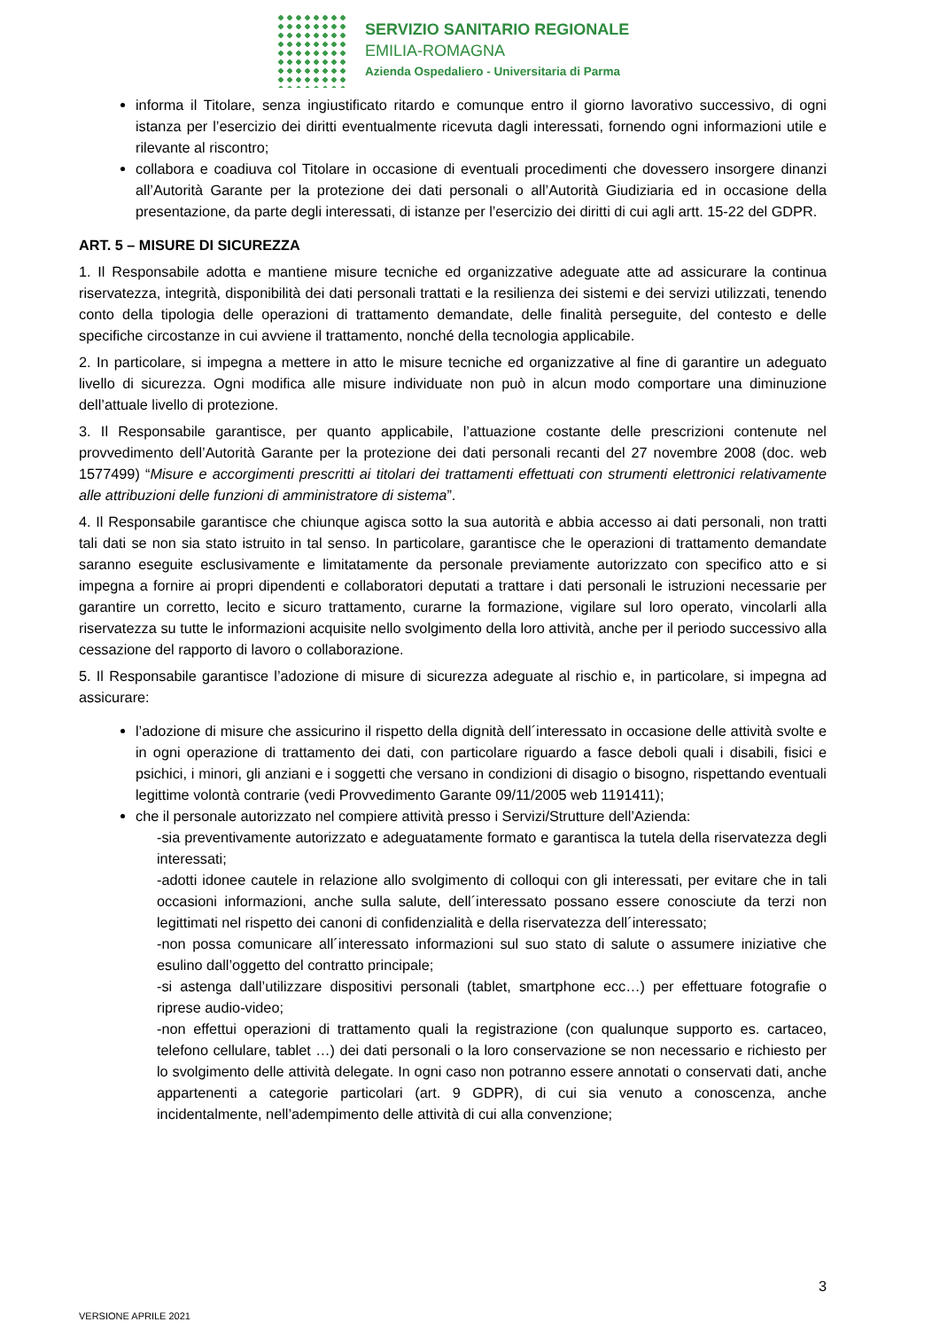SERVIZIO SANITARIO REGIONALE
EMILIA-ROMAGNA
Azienda Ospedaliero - Universitaria di Parma
informa il Titolare, senza ingiustificato ritardo e comunque entro il giorno lavorativo successivo, di ogni istanza per l’esercizio dei diritti eventualmente ricevuta dagli interessati, fornendo ogni informazioni utile e rilevante al riscontro;
collabora e coadiuva col Titolare in occasione di eventuali procedimenti che dovessero insorgere dinanzi all’Autorità Garante per la protezione dei dati personali o all’Autorità Giudiziaria ed in occasione della presentazione, da parte degli interessati, di istanze per l’esercizio dei diritti di cui agli artt. 15-22 del GDPR.
ART. 5 – MISURE DI SICUREZZA
1. Il Responsabile adotta e mantiene misure tecniche ed organizzative adeguate atte ad assicurare la continua riservatezza, integrità, disponibilità dei dati personali trattati e la resilienza dei sistemi e dei servizi utilizzati, tenendo conto della tipologia delle operazioni di trattamento demandate, delle finalità perseguite, del contesto e delle specifiche circostanze in cui avviene il trattamento, nonché della tecnologia applicabile.
2. In particolare, si impegna a mettere in atto le misure tecniche ed organizzative al fine di garantire un adeguato livello di sicurezza. Ogni modifica alle misure individuate non può in alcun modo comportare una diminuzione dell’attuale livello di protezione.
3. Il Responsabile garantisce, per quanto applicabile, l’attuazione costante delle prescrizioni contenute nel provvedimento dell’Autorità Garante per la protezione dei dati personali recanti del 27 novembre 2008 (doc. web 1577499) “Misure e accorgimenti prescritti ai titolari dei trattamenti effettuati con strumenti elettronici relativamente alle attribuzioni delle funzioni di amministratore di sistema”.
4. Il Responsabile garantisce che chiunque agisca sotto la sua autorità e abbia accesso ai dati personali, non tratti tali dati se non sia stato istruito in tal senso. In particolare, garantisce che le operazioni di trattamento demandate saranno eseguite esclusivamente e limitatamente da personale previamente autorizzato con specifico atto e si impegna a fornire ai propri dipendenti e collaboratori deputati a trattare i dati personali le istruzioni necessarie per garantire un corretto, lecito e sicuro trattamento, curarne la formazione, vigilare sul loro operato, vincolarli alla riservatezza su tutte le informazioni acquisite nello svolgimento della loro attività, anche per il periodo successivo alla cessazione del rapporto di lavoro o collaborazione.
5. Il Responsabile garantisce l’adozione di misure di sicurezza adeguate al rischio e, in particolare, si impegna ad assicurare:
l’adozione di misure che assicurino il rispetto della dignità dell´interessato in occasione delle attività svolte e in ogni operazione di trattamento dei dati, con particolare riguardo a fasce deboli quali i disabili, fisici e psichici, i minori, gli anziani e i soggetti che versano in condizioni di disagio o bisogno, rispettando eventuali legittime volontà contrarie (vedi Provvedimento Garante 09/11/2005 web 1191411);
che il personale autorizzato nel compiere attività presso i Servizi/Strutture dell’Azienda:
-sia preventivamente autorizzato e adeguatamente formato e garantisca la tutela della riservatezza degli interessati;
-adotti idonee cautele in relazione allo svolgimento di colloqui con gli interessati, per evitare che in tali occasioni informazioni, anche sulla salute, dell´interessato possano essere conosciute da terzi non legittimati nel rispetto dei canoni di confidenzialità e della riservatezza dell´interessato;
-non possa comunicare all´interessato informazioni sul suo stato di salute o assumere iniziative che esulino dall’oggetto del contratto principale;
-si astenga dall’utilizzare dispositivi personali (tablet, smartphone ecc…) per effettuare fotografie o riprese audio-video;
-non effettui operazioni di trattamento quali la registrazione (con qualunque supporto es. cartaceo, telefono cellulare, tablet …) dei dati personali o la loro conservazione se non necessario e richiesto per lo svolgimento delle attività delegate. In ogni caso non potranno essere annotati o conservati dati, anche appartenenti a categorie particolari (art. 9 GDPR), di cui sia venuto a conoscenza, anche incidentalmente, nell’adempimento delle attività di cui alla convenzione;
3
VERSIONE APRILE 2021